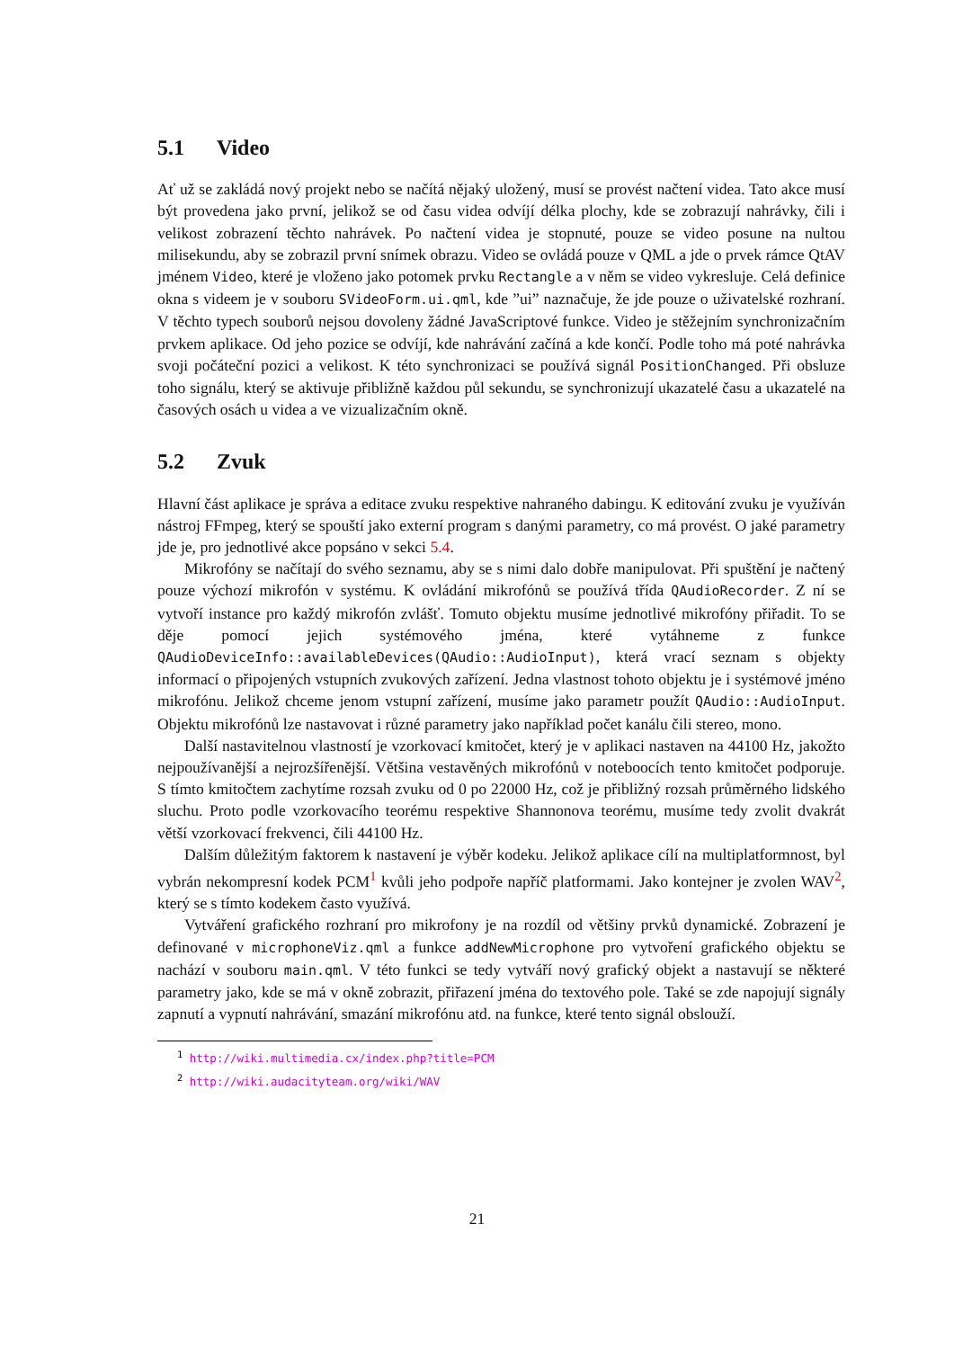5.1 Video
Ať už se zakládá nový projekt nebo se načítá nějaký uložený, musí se provést načtení videa. Tato akce musí být provedena jako první, jelikož se od času videa odvíjí délka plochy, kde se zobrazují nahrávky, čili i velikost zobrazení těchto nahrávek. Po načtení videa je stopnuté, pouze se video posune na nultou milisekundu, aby se zobrazil první snímek obrazu. Video se ovládá pouze v QML a jde o prvek rámce QtAV jménem Video, které je vloženo jako potomek prvku Rectangle a v něm se video vykresluje. Celá definice okna s videem je v souboru SVideoForm.ui.qml, kde ”ui” naznačuje, že jde pouze o uživatelské rozhraní. V těchto typech souborů nejsou dovoleny žádné JavaScriptové funkce. Video je stěžejním synchronizačním prvkem aplikace. Od jeho pozice se odvíjí, kde nahrávání začíná a kde končí. Podle toho má poté nahrávka svoji počáteční pozici a velikost. K této synchronizaci se používá signál PositionChanged. Při obsluze toho signálu, který se aktivuje přibližně každou půl sekundu, se synchronizují ukazatelé času a ukazatelé na časových osách u videa a ve vizualizačním okně.
5.2 Zvuk
Hlavní část aplikace je správa a editace zvuku respektive nahraného dabingu. K editování zvuku je využíván nástroj FFmpeg, který se spouští jako externí program s danými parametry, co má provést. O jaké parametry jde je, pro jednotlivé akce popsáno v sekci 5.4.
Mikrofóny se načítají do svého seznamu, aby se s nimi dalo dobře manipulovat. Při spuštění je načtený pouze výchozí mikrofón v systému. K ovládání mikrofónů se používá třída QAudioRecorder. Z ní se vytvoří instance pro každý mikrofón zvlášť. Tomuto objektu musíme jednotlivé mikrofóny přiřadit. To se děje pomocí jejich systémového jména, které vytáhneme z funkce QAudioDeviceInfo::availableDevices(QAudio::AudioInput), která vrací seznam s objekty informací o připojených vstupních zvukových zařízení. Jedna vlastnost tohoto objektu je i systémové jméno mikrofónu. Jelikož chceme jenom vstupní zařízení, musíme jako parametr použít QAudio::AudioInput. Objektu mikrofónů lze nastavovat i různé parametry jako například počet kanálu čili stereo, mono.
Další nastavitelnou vlastností je vzorkovací kmitočet, který je v aplikaci nastaven na 44100 Hz, jakožto nejpoužívanější a nejrozšířenější. Většina vestavěných mikrofónů v noteboocích tento kmitočet podporuje. S tímto kmitočtem zachytíme rozsah zvuku od 0 po 22000 Hz, což je přibližný rozsah průměrného lidského sluchu. Proto podle vzorkovacího teorému respektive Shannonova teorému, musíme tedy zvolit dvakrát větší vzorkovací frekvenci, čili 44100 Hz.
Dalším důležitým faktorem k nastavení je výběr kodeku. Jelikož aplikace cílí na multiplatformnost, byl vybrán nekompresní kodek PCM<sup>1</sup> kvůli jeho podpoře napříč platformami. Jako kontejner je zvolen WAV<sup>2</sup>, který se s tímto kodekem často využívá.
Vytváření grafického rozhraní pro mikrofony je na rozdíl od většiny prvků dynamické. Zobrazení je definované v microphoneViz.qml a funkce addNewMicrophone pro vytvoření grafického objektu se nachází v souboru main.qml. V této funkci se tedy vytváří nový grafický objekt a nastavují se některé parametry jako, kde se má v okně zobrazit, přiřazení jména do textového pole. Také se zde napojují signály zapnutí a vypnutí nahrávání, smazání mikrofónu atd. na funkce, které tento signál obslouží.
<sup>1</sup> http://wiki.multimedia.cx/index.php?title=PCM
<sup>2</sup> http://wiki.audacityteam.org/wiki/WAV
21